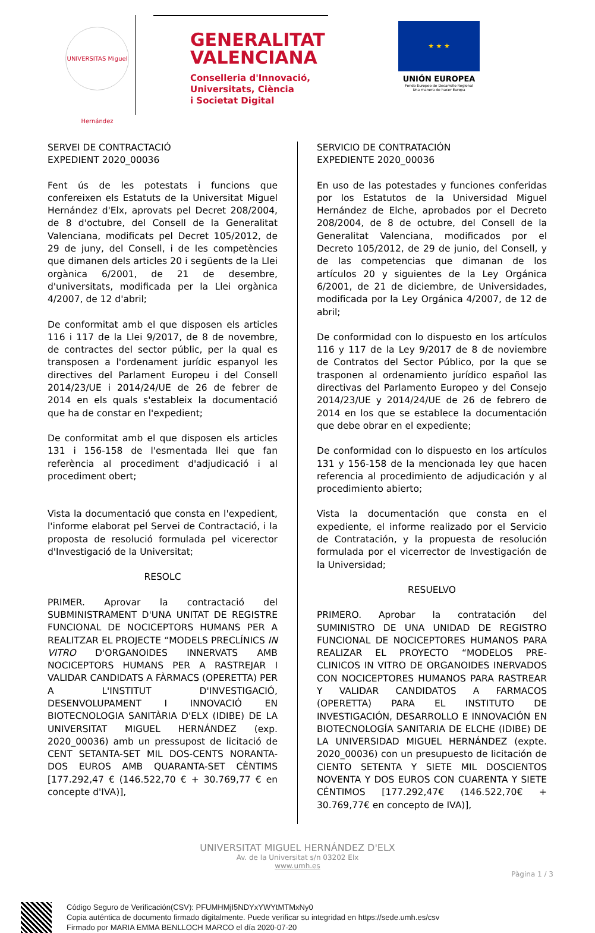UNIVERSITAS Miguel Hernández
GENERALITAT
VALENCIANA
Conselleria d'Innovació,
Universitats, Ciència
i Societat Digital
★ ★ ★
UNIÓN EUROPEA
Fondo Europeo de Desarrollo Regional
Una manera de hacer Europa
SERVEI DE CONTRACTACIÓ
EXPEDIENT 2020_00036
Fent ús de les potestats i funcions que confereixen els Estatuts de la Universitat Miguel Hernández d'Elx, aprovats pel Decret 208/2004, de 8 d'octubre, del Consell de la Generalitat Valenciana, modificats pel Decret 105/2012, de 29 de juny, del Consell, i de les competències que dimanen dels articles 20 i següents de la Llei orgànica 6/2001, de 21 de desembre, d'universitats, modificada per la Llei orgànica 4/2007, de 12 d'abril;
De conformitat amb el que disposen els articles 116 i 117 de la Llei 9/2017, de 8 de novembre, de contractes del sector públic, per la qual es transposen a l'ordenament jurídic espanyol les directives del Parlament Europeu i del Consell 2014/23/UE i 2014/24/UE de 26 de febrer de 2014 en els quals s'estableix la documentació que ha de constar en l'expedient;
De conformitat amb el que disposen els articles 131 i 156-158 de l'esmentada llei que fan referència al procediment d'adjudicació i al procediment obert;
Vista la documentació que consta en l'expedient, l'informe elaborat pel Servei de Contractació, i la proposta de resolució formulada pel vicerector d'Investigació de la Universitat;
RESOLC
PRIMER. Aprovar la contractació del SUBMINISTRAMENT D'UNA UNITAT DE REGISTRE FUNCIONAL DE NOCICEPTORS HUMANS PER A REALITZAR EL PROJECTE “MODELS PRECLÍNICS IN VITRO D'ORGANOIDES INNERVATS AMB NOCICEPTORS HUMANS PER A RASTREJAR I VALIDAR CANDIDATS A FÀRMACS (OPERETTA) PER A L'INSTITUT D'INVESTIGACIÓ, DESENVOLUPAMENT I INNOVACIÓ EN BIOTECNOLOGIA SANITÀRIA D'ELX (IDIBE) DE LA UNIVERSITAT MIGUEL HERNÁNDEZ (exp. 2020_00036) amb un pressupost de licitació de CENT SETANTA-SET MIL DOS-CENTS NORANTA-DOS EUROS AMB QUARANTA-SET CÈNTIMS [177.292,47 € (146.522,70 € + 30.769,77 € en concepte d'IVA)],
SERVICIO DE CONTRATACIÓN
EXPEDIENTE 2020_00036
En uso de las potestades y funciones conferidas por los Estatutos de la Universidad Miguel Hernández de Elche, aprobados por el Decreto 208/2004, de 8 de octubre, del Consell de la Generalitat Valenciana, modificados por el Decreto 105/2012, de 29 de junio, del Consell, y de las competencias que dimanan de los artículos 20 y siguientes de la Ley Orgánica 6/2001, de 21 de diciembre, de Universidades, modificada por la Ley Orgánica 4/2007, de 12 de abril;
De conformidad con lo dispuesto en los artículos 116 y 117 de la Ley 9/2017 de 8 de noviembre de Contratos del Sector Público, por la que se trasponen al ordenamiento jurídico español las directivas del Parlamento Europeo y del Consejo 2014/23/UE y 2014/24/UE de 26 de febrero de 2014 en los que se establece la documentación que debe obrar en el expediente;
De conformidad con lo dispuesto en los artículos 131 y 156-158 de la mencionada ley que hacen referencia al procedimiento de adjudicación y al procedimiento abierto;
Vista la documentación que consta en el expediente, el informe realizado por el Servicio de Contratación, y la propuesta de resolución formulada por el vicerrector de Investigación de la Universidad;
RESUELVO
PRIMERO. Aprobar la contratación del SUMINISTRO DE UNA UNIDAD DE REGISTRO FUNCIONAL DE NOCICEPTORES HUMANOS PARA REALIZAR EL PROYECTO “MODELOS PRE-CLINICOS IN VITRO DE ORGANOIDES INERVADOS CON NOCICEPTORES HUMANOS PARA RASTREAR Y VALIDAR CANDIDATOS A FARMACOS (OPERETTA) PARA EL INSTITUTO DE INVESTIGACIÓN, DESARROLLO E INNOVACIÓN EN BIOTECNOLOGÍA SANITARIA DE ELCHE (IDIBE) DE LA UNIVERSIDAD MIGUEL HERNÁNDEZ (expte. 2020_00036) con un presupuesto de licitación de CIENTO SETENTA Y SIETE MIL DOSCIENTOS NOVENTA Y DOS EUROS CON CUARENTA Y SIETE CÉNTIMOS [177.292,47€ (146.522,70€ + 30.769,77€ en concepto de IVA)],
UNIVERSITAT MIGUEL HERNÁNDEZ D'ELX
Av. de la Universitat s/n 03202 Elx
www.umh.es
Pàgina 1 / 3
Código Seguro de Verificación(CSV): PFUMHMjI5NDYxYWYtMTMxNy0
Copia auténtica de documento firmado digitalmente. Puede verificar su integridad en https://sede.umh.es/csv
Firmado por MARIA EMMA BENLLOCH MARCO el día 2020-07-20